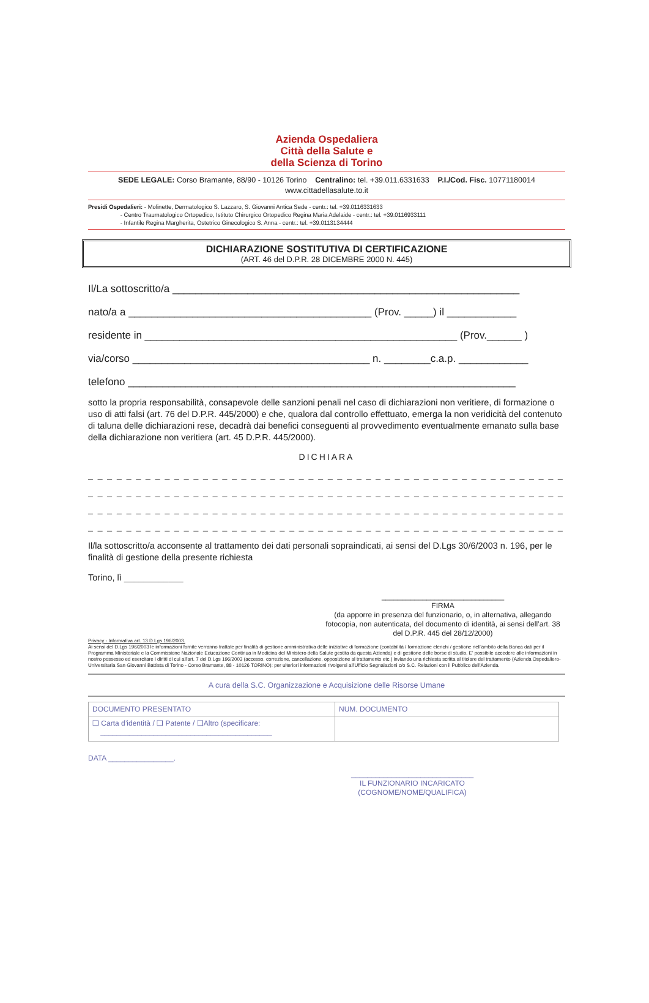Azienda Ospedaliera
Città della Salute e
della Scienza di Torino
SEDE LEGALE: Corso Bramante, 88/90 - 10126 Torino Centralino: tel. +39.011.6331633 P.I./Cod. Fisc. 10771180014
www.cittadellasalute.to.it
Presidi Ospedalieri: - Molinette, Dermatologico S. Lazzaro, S. Giovanni Antica Sede - centr.: tel. +39.0116331633
- Centro Traumatologico Ortopedico, Istituto Chirurgico Ortopedico Regina Maria Adelaide - centr.: tel. +39.0116933111
- Infantile Regina Margherita, Ostetrico Ginecologico S. Anna - centr.: tel. +39.0113134444
DICHIARAZIONE SOSTITUTIVA DI CERTIFICAZIONE
(ART. 46 del D.P.R. 28 DICEMBRE 2000 N. 445)
Il/La sottoscritto/a ____________________________________________________________
nato/a a __________________________________________ (Prov. _____) il ____________
residente in ______________________________________________________ (Prov.______ )
via/corso _________________________________________ n. ________c.a.p. ____________
telefono ___________________________________________________________________
sotto la propria responsabilità, consapevole delle sanzioni penali nel caso di dichiarazioni non veritiere, di formazione o uso di atti falsi (art. 76 del D.P.R. 445/2000) e che, qualora dal controllo effettuato, emerga la non veridicità del contenuto di taluna delle dichiarazioni rese, decadrà dai benefici conseguenti al provvedimento eventualmente emanato sulla base della dichiarazione non veritiera (art. 45 D.P.R. 445/2000).
DICHIARA
_ _ _ _ _ _ _ _ _ _ _ _ _ _ _ _ _ _ _ _ _ _ _ _ _ _ _ _ _ _ _ _ _ _ _ _ _ _ _ _ _ _ _ _ _ _ _ _ _ _ _ _ _ _ _ _ _ _ _ _ _ _ _ _ _ _
_ _ _ _ _ _ _ _ _ _ _ _ _ _ _ _ _ _ _ _ _ _ _ _ _ _ _ _ _ _ _ _ _ _ _ _ _ _ _ _ _ _ _ _ _ _ _ _ _ _ _ _ _ _ _ _ _ _ _ _ _ _ _ _ _ _
_ _ _ _ _ _ _ _ _ _ _ _ _ _ _ _ _ _ _ _ _ _ _ _ _ _ _ _ _ _ _ _ _ _ _ _ _ _ _ _ _ _ _ _ _ _ _ _ _ _ _ _ _ _ _ _ _ _ _ _ _ _ _ _ _ _
_ _ _ _ _ _ _ _ _ _ _ _ _ _ _ _ _ _ _ _ _ _ _ _ _ _ _ _ _ _ _ _ _ _ _ _ _ _ _ _ _ _ _ _ _ _ _ _ _ _ _ _ _ _ _ _ _ _ _ _ _ _ _ _ _ _
Il/la sottoscritto/a acconsente al trattamento dei dati personali sopraindicati, ai sensi del D.Lgs 30/6/2003 n. 196, per le finalità di gestione della presente richiesta
Torino, lì ____________
______________________________
FIRMA
(da apporre in presenza del funzionario, o, in alternativa, allegando fotocopia, non autenticata, del documento di identità, ai sensi dell’art. 38 del D.P.R. 445 del 28/12/2000)
Privacy - Informativa art. 13 D.Lgs 196/2003.
Ai sensi del D.Lgs 196/2003 le informazioni fornite verranno trattate per finalità di gestione amministrativa delle iniziative di formazione (contabilità / formazione elenchi / gestione nell'ambito della Banca dati per il Programma Ministeriale e la Commissione Nazionale Educazione Continua in Medicina del Ministero della Salute gestita da questa Azienda) e di gestione delle borse di studio. E' possibile accedere alle informazioni in nostro possesso ed esercitare i diritti di cui all'art. 7 del D.Lgs 196/2003 (accesso, correzione, cancellazione, opposizione al trattamento etc.) inviando una richiesta scritta al titolare del trattamento (Azienda Ospedaliero-Universitaria San Giovanni Battista di Torino - Corso Bramante, 88 - 10126 TORINO): per ulteriori informazioni rivolgersi all'Ufficio Segnalazioni c/o S.C. Relazioni con il Pubblico dell'Azienda.
A cura della S.C. Organizzazione e Acquisizione delle Risorse Umane
| DOCUMENTO PRESENTATO | NUM. DOCUMENTO |
| ❑ Carta d’identità / ❑ Patente / ❑Altro (specificare: __________________________________________ | |
DATA ________________.
______________________________
IL FUNZIONARIO INCARICATO
(COGNOME/NOME/QUALIFICA)